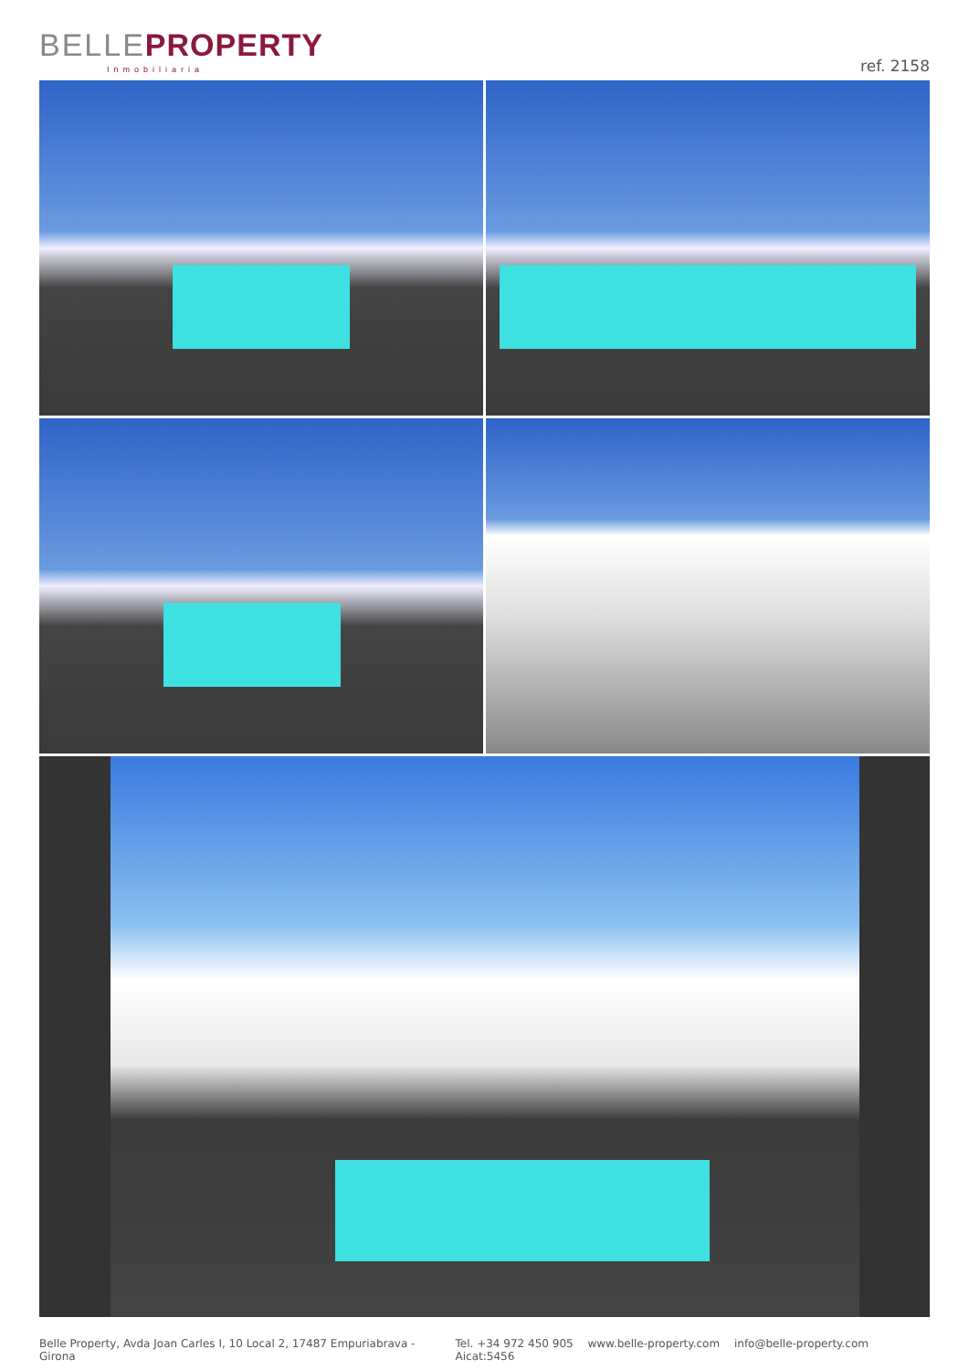BELLE PROPERTY
Inmobiliaria
ref. 2158
Belle Property, Avda Joan Carles I, 10 Local 2, 17487 Empuriabrava - Girona
Tel. +34 972 450 905 www.belle-property.com info@belle-property.com Aicat:5456